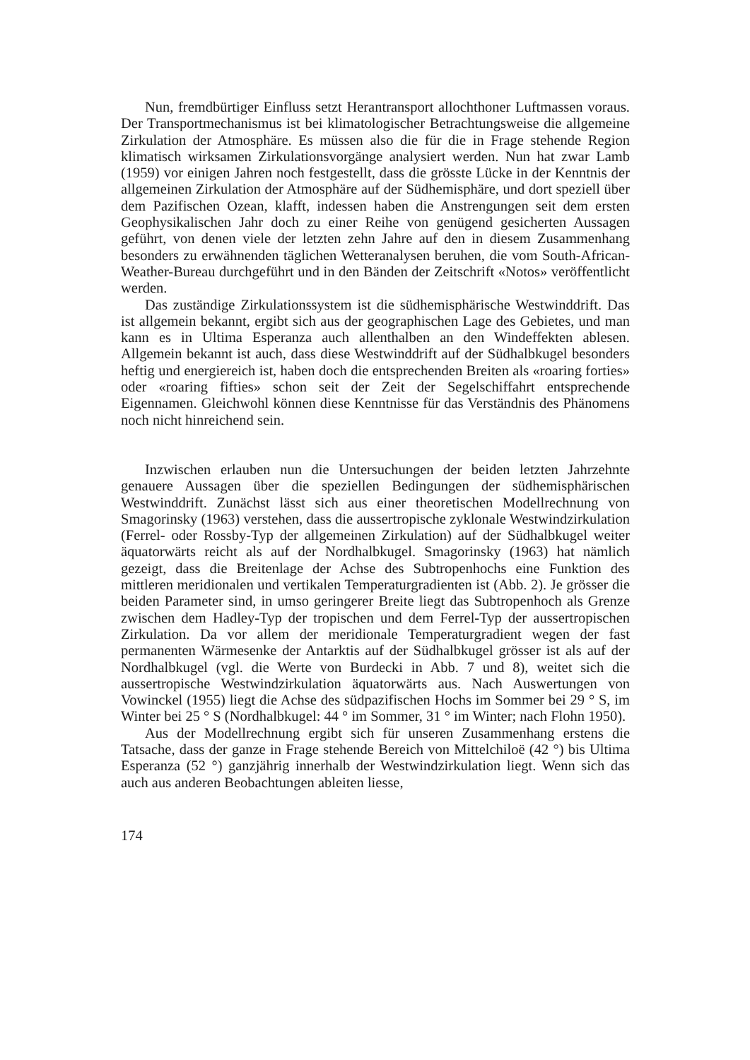Nun, fremdbürtiger Einfluss setzt Herantransport allochthoner Luftmassen voraus. Der Transportmechanismus ist bei klimatologischer Betrachtungsweise die allgemeine Zirkulation der Atmosphäre. Es müssen also die für die in Frage stehende Region klimatisch wirksamen Zirkulationsvorgänge analysiert werden. Nun hat zwar Lamb (1959) vor einigen Jahren noch festgestellt, dass die grösste Lücke in der Kenntnis der allgemeinen Zirkulation der Atmosphäre auf der Südhemisphäre, und dort speziell über dem Pazifischen Ozean, klafft, indessen haben die Anstrengungen seit dem ersten Geophysikalischen Jahr doch zu einer Reihe von genügend gesicherten Aussagen geführt, von denen viele der letzten zehn Jahre auf den in diesem Zusammenhang besonders zu erwähnenden täglichen Wetteranalysen beruhen, die vom South-African-Weather-Bureau durchgeführt und in den Bänden der Zeitschrift «Notos» veröffentlicht werden.
Das zuständige Zirkulationssystem ist die südhemisphärische Westwinddrift. Das ist allgemein bekannt, ergibt sich aus der geographischen Lage des Gebietes, und man kann es in Ultima Esperanza auch allenthalben an den Windeffekten ablesen. Allgemein bekannt ist auch, dass diese Westwinddrift auf der Südhalbkugel besonders heftig und energiereich ist, haben doch die entsprechenden Breiten als «roaring forties» oder «roaring fifties» schon seit der Zeit der Segelschiffahrt entsprechende Eigennamen. Gleichwohl können diese Kenntnisse für das Verständnis des Phänomens noch nicht hinreichend sein.
Inzwischen erlauben nun die Untersuchungen der beiden letzten Jahrzehnte genauere Aussagen über die speziellen Bedingungen der südhemisphärischen Westwinddrift. Zunächst lässt sich aus einer theoretischen Modellrechnung von Smagorinsky (1963) verstehen, dass die aussertropische zyklonale Westwindzirkulation (Ferrel- oder Rossby-Typ der allgemeinen Zirkulation) auf der Südhalbkugel weiter äquatorwärts reicht als auf der Nordhalbkugel. Smagorinsky (1963) hat nämlich gezeigt, dass die Breitenlage der Achse des Subtropenhochs eine Funktion des mittleren meridionalen und vertikalen Temperaturgradienten ist (Abb. 2). Je grösser die beiden Parameter sind, in umso geringerer Breite liegt das Subtropenhoch als Grenze zwischen dem Hadley-Typ der tropischen und dem Ferrel-Typ der aussertropischen Zirkulation. Da vor allem der meridionale Temperaturgradient wegen der fast permanenten Wärmesenke der Antarktis auf der Südhalbkugel grösser ist als auf der Nordhalbkugel (vgl. die Werte von Burdecki in Abb. 7 und 8), weitet sich die aussertropische Westwindzirkulation äquatorwärts aus. Nach Auswertungen von Vowinckel (1955) liegt die Achse des südpazifischen Hochs im Sommer bei 29 ° S, im Winter bei 25 ° S (Nordhalbkugel: 44 ° im Sommer, 31 ° im Winter; nach Flohn 1950).
Aus der Modellrechnung ergibt sich für unseren Zusammenhang erstens die Tatsache, dass der ganze in Frage stehende Bereich von Mittelchiloë (42 °) bis Ultima Esperanza (52 °) ganzjährig innerhalb der Westwindzirkulation liegt. Wenn sich das auch aus anderen Beobachtungen ableiten liesse,
174